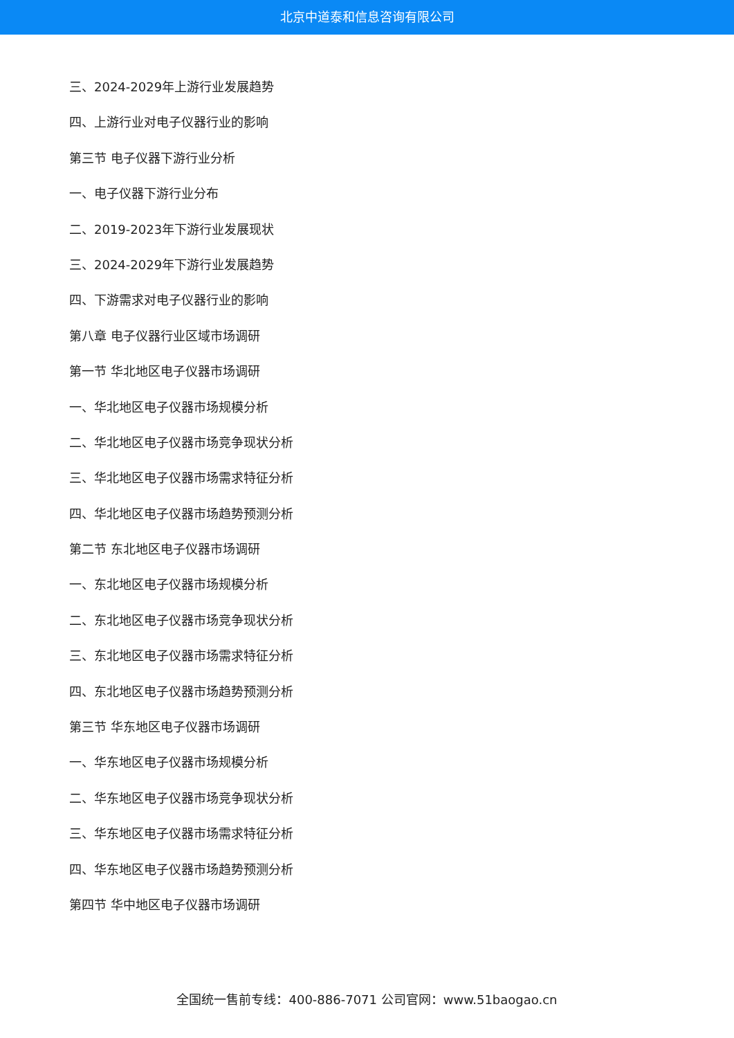北京中道泰和信息咨询有限公司
三、2024-2029年上游行业发展趋势
四、上游行业对电子仪器行业的影响
第三节 电子仪器下游行业分析
一、电子仪器下游行业分布
二、2019-2023年下游行业发展现状
三、2024-2029年下游行业发展趋势
四、下游需求对电子仪器行业的影响
第八章 电子仪器行业区域市场调研
第一节 华北地区电子仪器市场调研
一、华北地区电子仪器市场规模分析
二、华北地区电子仪器市场竞争现状分析
三、华北地区电子仪器市场需求特征分析
四、华北地区电子仪器市场趋势预测分析
第二节 东北地区电子仪器市场调研
一、东北地区电子仪器市场规模分析
二、东北地区电子仪器市场竞争现状分析
三、东北地区电子仪器市场需求特征分析
四、东北地区电子仪器市场趋势预测分析
第三节 华东地区电子仪器市场调研
一、华东地区电子仪器市场规模分析
二、华东地区电子仪器市场竞争现状分析
三、华东地区电子仪器市场需求特征分析
四、华东地区电子仪器市场趋势预测分析
第四节 华中地区电子仪器市场调研
全国统一售前专线：400-886-7071 公司官网：www.51baogao.cn